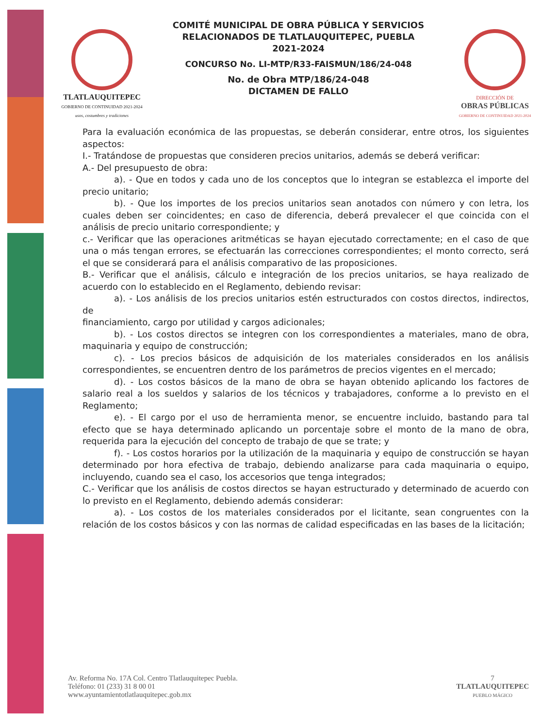TLATLAUQUITEPEC
GOBIERNO DE CONTINUIDAD 2021-2024
usos, costumbres y tradiciones
COMITÉ MUNICIPAL DE OBRA PÚBLICA Y SERVICIOS
RELACIONADOS DE TLATLAUQUITEPEC, PUEBLA
2021-2024
CONCURSO No. LI-MTP/R33-FAISMUN/186/24-048
No. de Obra MTP/186/24-048
DICTAMEN DE FALLO
DIRECCIÓN DE
OBRAS PÚBLICAS
GOBIERNO DE CONTINUIDAD 2021-2024
Para la evaluación económica de las propuestas, se deberán considerar, entre otros, los siguientes aspectos:
I.- Tratándose de propuestas que consideren precios unitarios, además se deberá verificar:
A.- Del presupuesto de obra:
a). - Que en todos y cada uno de los conceptos que lo integran se establezca el importe del precio unitario;
b). - Que los importes de los precios unitarios sean anotados con número y con letra, los cuales deben ser coincidentes; en caso de diferencia, deberá prevalecer el que coincida con el análisis de precio unitario correspondiente; y
c.- Verificar que las operaciones aritméticas se hayan ejecutado correctamente; en el caso de que una o más tengan errores, se efectuarán las correcciones correspondientes; el monto correcto, será el que se considerará para el análisis comparativo de las proposiciones.
B.- Verificar que el análisis, cálculo e integración de los precios unitarios, se haya realizado de acuerdo con lo establecido en el Reglamento, debiendo revisar:
a). - Los análisis de los precios unitarios estén estructurados con costos directos, indirectos, de
financiamiento, cargo por utilidad y cargos adicionales;
b). - Los costos directos se integren con los correspondientes a materiales, mano de obra, maquinaria y equipo de construcción;
c). - Los precios básicos de adquisición de los materiales considerados en los análisis correspondientes, se encuentren dentro de los parámetros de precios vigentes en el mercado;
d). - Los costos básicos de la mano de obra se hayan obtenido aplicando los factores de salario real a los sueldos y salarios de los técnicos y trabajadores, conforme a lo previsto en el Reglamento;
e). - El cargo por el uso de herramienta menor, se encuentre incluido, bastando para tal efecto que se haya determinado aplicando un porcentaje sobre el monto de la mano de obra, requerida para la ejecución del concepto de trabajo de que se trate; y
f). - Los costos horarios por la utilización de la maquinaria y equipo de construcción se hayan determinado por hora efectiva de trabajo, debiendo analizarse para cada maquinaria o equipo, incluyendo, cuando sea el caso, los accesorios que tenga integrados;
C.- Verificar que los análisis de costos directos se hayan estructurado y determinado de acuerdo con lo previsto en el Reglamento, debiendo además considerar:
a). - Los costos de los materiales considerados por el licitante, sean congruentes con la relación de los costos básicos y con las normas de calidad especificadas en las bases de la licitación;
Av. Reforma No. 17A Col. Centro Tlatlauquitepec Puebla.
Teléfono: 01 (233) 31 8 00 01
www.ayuntamientotlatlauquitepec.gob.mx
7
TLATLAUQUITEPEC
PUEBLO MÁGICO